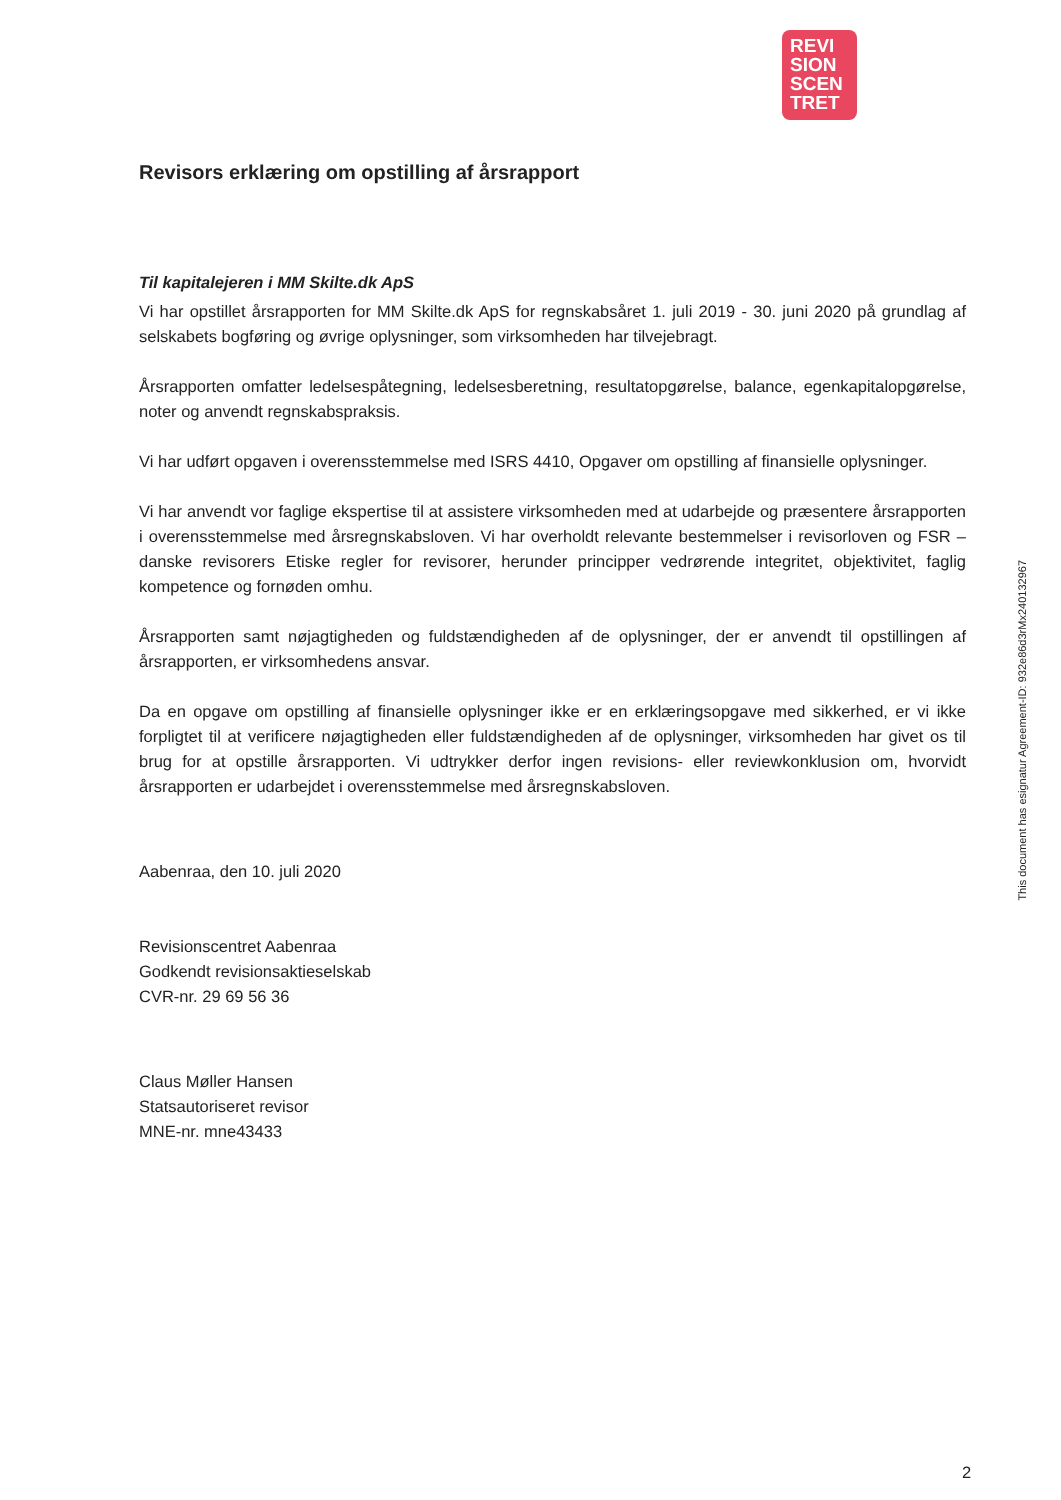REVI
SION
SCEN
TRET
Revisors erklæring om opstilling af årsrapport
Til kapitalejeren i MM Skilte.dk ApS
Vi har opstillet årsrapporten for MM Skilte.dk ApS for regnskabsåret 1. juli 2019 - 30. juni 2020 på grundlag af selskabets bogføring og øvrige oplysninger, som virksomheden har tilvejebragt.
Årsrapporten omfatter ledelsespåtegning, ledelsesberetning, resultatopgørelse, balance, egenkapitalopgørelse, noter og anvendt regnskabspraksis.
Vi har udført opgaven i overensstemmelse med ISRS 4410, Opgaver om opstilling af finansielle oplysninger.
Vi har anvendt vor faglige ekspertise til at assistere virksomheden med at udarbejde og præsentere årsrapporten i overensstemmelse med årsregnskabsloven. Vi har overholdt relevante bestemmelser i revisorloven og FSR – danske revisorers Etiske regler for revisorer, herunder principper vedrørende integritet, objektivitet, faglig kompetence og fornøden omhu.
Årsrapporten samt nøjagtigheden og fuldstændigheden af de oplysninger, der er anvendt til opstillingen af årsrapporten, er virksomhedens ansvar.
Da en opgave om opstilling af finansielle oplysninger ikke er en erklæringsopgave med sikkerhed, er vi ikke forpligtet til at verificere nøjagtigheden eller fuldstændigheden af de oplysninger, virksomheden har givet os til brug for at opstille årsrapporten. Vi udtrykker derfor ingen revisions- eller reviewkonklusion om, hvorvidt årsrapporten er udarbejdet i overensstemmelse med årsregnskabsloven.
Aabenraa, den 10. juli 2020
Revisionscentret Aabenraa
Godkendt revisionsaktieselskab
CVR-nr. 29 69 56 36
Claus Møller Hansen
Statsautoriseret revisor
MNE-nr. mne43433
This document has esignatur Agreement-ID: 932e86d3rMx240132967
2